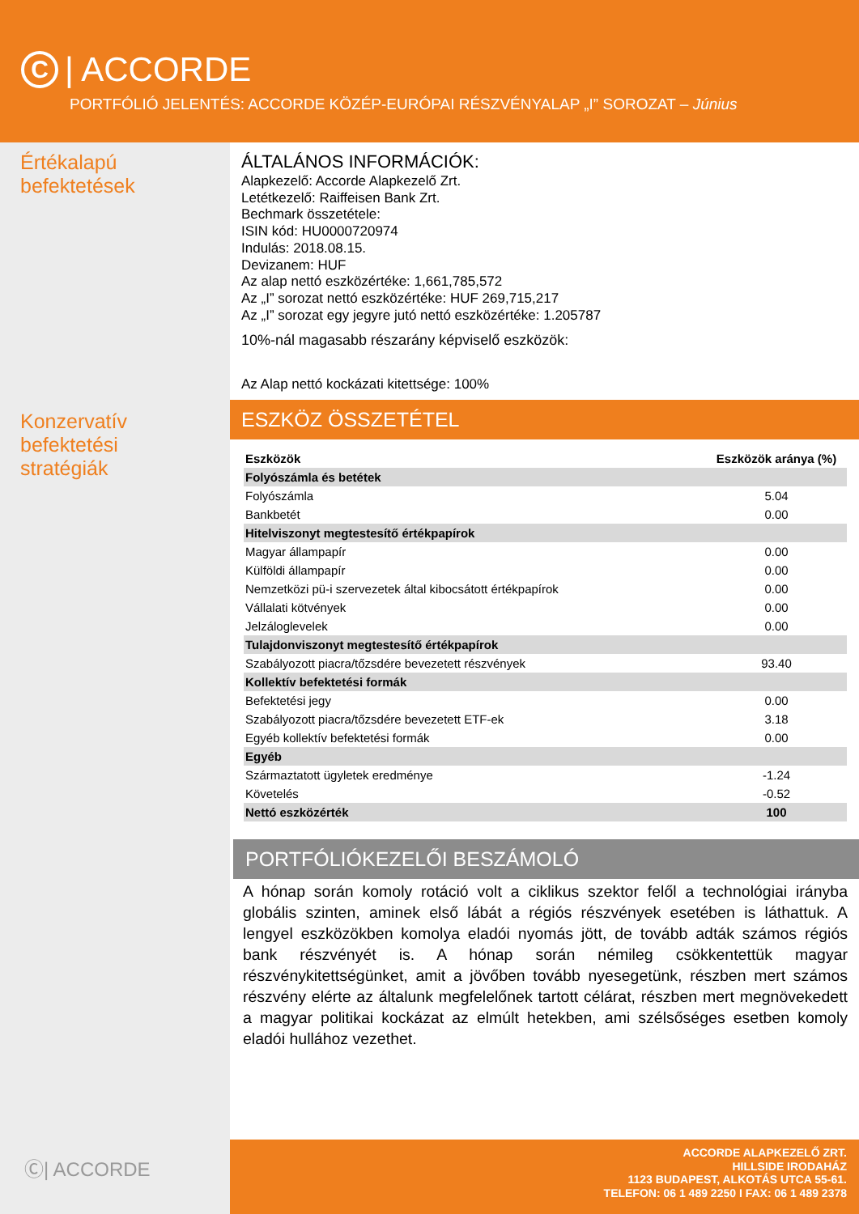C | ACCORDE
PORTFÓLIÓ JELENTÉS: ACCORDE KÖZÉP-EURÓPAI RÉSZVÉNYALAP „I” SOROZAT – Június
Értékalapú
befektetések
Konzervatív
befektetési stratégiák
Ⓒ| ACCORDE
ÁLTALÁNOS INFORMÁCIÓK:
Alapkezelő: Accorde Alapkezelő Zrt.
Letétkezelő: Raiffeisen Bank Zrt.
Bechmark összetétele:
ISIN kód: HU0000720974
Indulás: 2018.08.15.
Devizanem: HUF
Az alap nettó eszközértéke: 1,661,785,572
Az „I” sorozat nettó eszközértéke: HUF 269,715,217
Az „I” sorozat egy jegyre jutó nettó eszközértéke: 1.205787
10%-nál magasabb részarány képviselő eszközök:
Az Alap nettó kockázati kitettsége: 100%
ESZKÖZ ÖSSZETÉTEL
| Eszközök | Eszközök aránya (%) |
| --- | --- |
| Folyószámla és betétek | |
| Folyószámla | 5.04 |
| Bankbetét | 0.00 |
| Hitelviszonyt megtestesítő értékpapírok | |
| Magyar állampapír | 0.00 |
| Külföldi állampapír | 0.00 |
| Nemzetközi pü-i szervezetek által kibocsátott értékpapírok | 0.00 |
| Vállalati kötvények | 0.00 |
| Jelzáloglevelek | 0.00 |
| Tulajdonviszonyt megtestesítő értékpapírok | |
| Szabályozott piacra/tőzsdére bevezetett részvények | 93.40 |
| Kollektív befektetési formák | |
| Befektetési jegy | 0.00 |
| Szabályozott piacra/tőzsdére bevezetett ETF-ek | 3.18 |
| Egyéb kollektív befektetési formák | 0.00 |
| Egyéb | |
| Származtatott ügyletek eredménye | -1.24 |
| Követelés | -0.52 |
| Nettó eszközérték | 100 |
PORTFÓLIÓKEZELŐI BESZÁMOLÓ
A hónap során komoly rotáció volt a ciklikus szektor felől a technológiai irányba globális szinten, aminek első lábát a régiós részvények esetében is láthattuk. A lengyel eszközökben komolya eladói nyomás jött, de tovább adták számos régiós bank részvényét is. A hónap során némileg csökkentettük magyar részvénykitettségünket, amit a jövőben tovább nyesegetünk, részben mert számos részvény elérte az általunk megfelelőnek tartott célárat, részben mert megnövekedett a magyar politikai kockázat az elmúlt hetekben, ami szélsőséges esetben komoly eladói hullához vezethet.
ACCORDE ALAPKEZELŐ ZRT.
HILLSIDE IRODAHÁZ
1123 BUDAPEST, ALKOTÁS UTCA 55-61.
TELEFON: 06 1 489 2250 I FAX: 06 1 489 2378